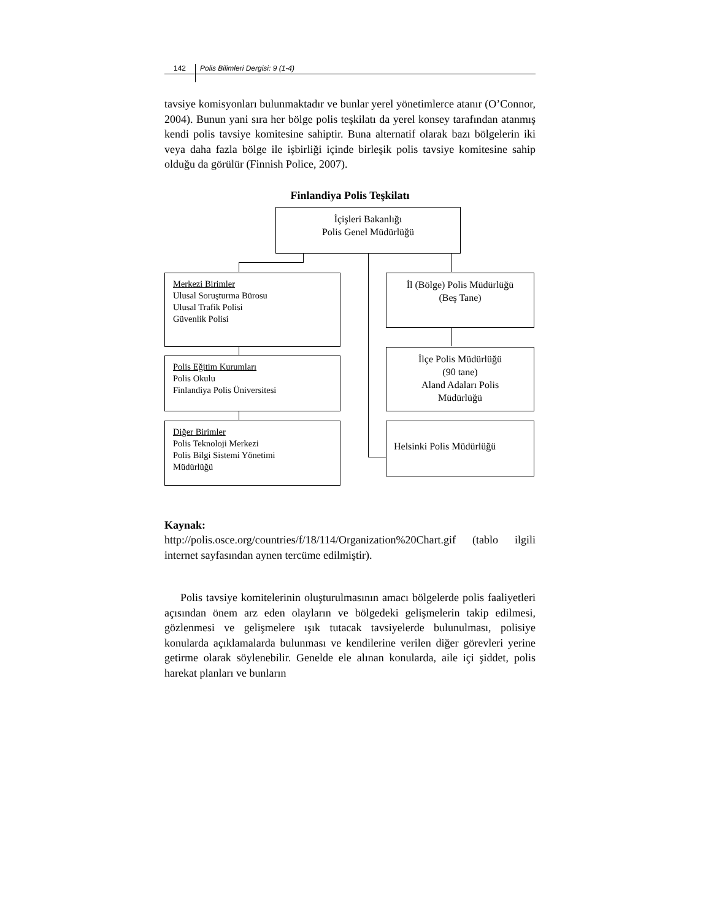142 Polis Bilimleri Dergisi: 9 (1-4)
tavsiye komisyonları bulunmaktadır ve bunlar yerel yönetimlerce atanır (O’Connor, 2004). Bunun yani sıra her bölge polis teşkilatı da yerel konsey tarafından atanmış kendi polis tavsiye komitesine sahiptir. Buna alternatif olarak bazı bölgelerin iki veya daha fazla bölge ile işbirliği içinde birleşik polis tavsiye komitesine sahip olduğu da görülür (Finnish Police, 2007).
Finlandiya Polis Teşkilatı
İçişleri Bakanlığı
Polis Genel Müdürlüğü
Merkezi Birimler
Ulusal Soruşturma Bürosu
Ulusal Trafik Polisi
Güvenlik Polisi
Polis Eğitim Kurumları
Polis Okulu
Finlandiya Polis Üniversitesi
Diğer Birimler
Polis Teknoloji Merkezi
Polis Bilgi Sistemi Yönetimi
Müdürlüğü
İl (Bölge) Polis Müdürlüğü
(Beş Tane)
İlçe Polis Müdürlüğü
(90 tane)
Aland Adaları Polis
Müdürlüğü
Helsinki Polis Müdürlüğü
Kaynak:
http://polis.osce.org/countries/f/18/114/Organization%20Chart.gif (tablo ilgili internet sayfasından aynen tercüme edilmiştir).
Polis tavsiye komitelerinin oluşturulmasının amacı bölgelerde polis faaliyetleri açısından önem arz eden olayların ve bölgedeki gelişmelerin takip edilmesi, gözlenmesi ve gelişmelere ışık tutacak tavsiyelerde bulunulması, polisiye konularda açıklamalarda bulunması ve kendilerine verilen diğer görevleri yerine getirme olarak söylenebilir. Genelde ele alınan konularda, aile içi şiddet, polis harekat planları ve bunların